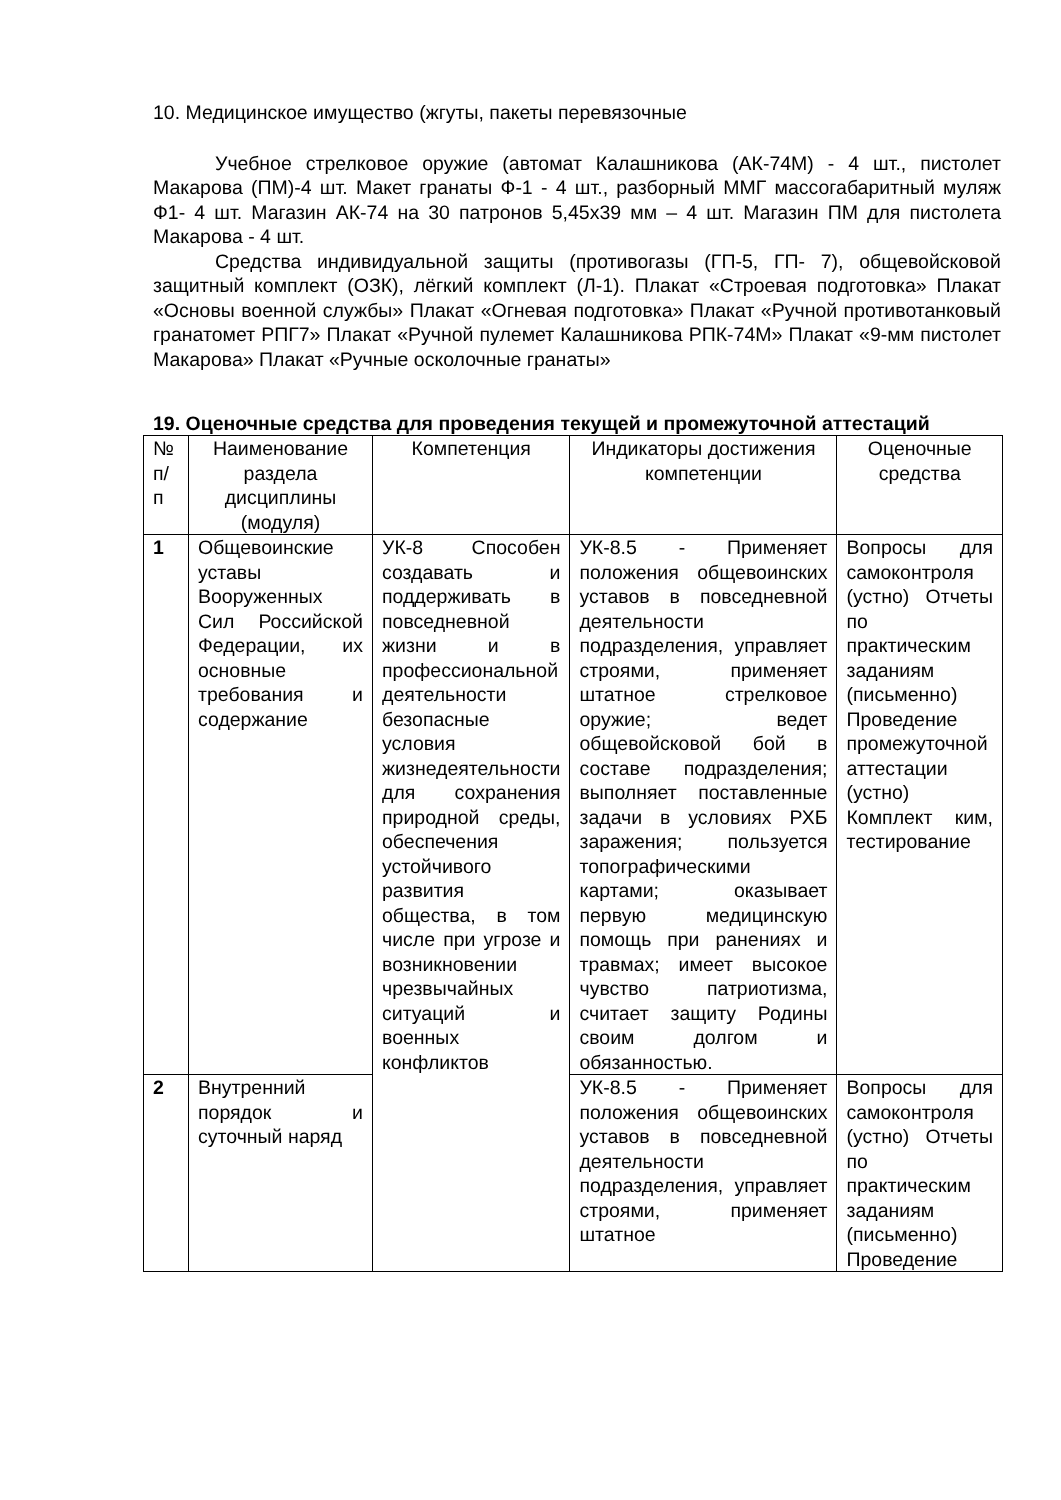10. Медицинское имущество (жгуты, пакеты перевязочные
Учебное стрелковое оружие (автомат Калашникова (АК-74М) - 4 шт., пистолет Макарова (ПМ)-4 шт. Макет гранаты Ф-1 - 4 шт., разборный ММГ массогабаритный муляж Ф1- 4 шт. Магазин АК-74 на 30 патронов 5,45х39 мм – 4 шт. Магазин ПМ для пистолета Макарова - 4 шт.
Средства индивидуальной защиты (противогазы (ГП-5, ГП- 7), общевойсковой защитный комплект (ОЗК), лёгкий комплект (Л-1). Плакат «Строевая подготовка» Плакат «Основы военной службы» Плакат «Огневая подготовка» Плакат «Ручной противотанковый гранатомет РПГ7» Плакат «Ручной пулемет Калашникова РПК-74М» Плакат «9-мм пистолет Макарова» Плакат «Ручные осколочные гранаты»
19. Оценочные средства для проведения текущей и промежуточной аттестаций
| № п/п | Наименование раздела дисциплины (модуля) | Компетенция | Индикаторы достижения компетенции | Оценочные средства |
| --- | --- | --- | --- | --- |
| 1 | Общевоинские уставы Вооруженных Сил Российской Федерации, их основные требования и содержание | УК-8 Способен создавать и поддерживать в повседневной жизни и в профессиональной деятельности безопасные условия жизнедеятельности для сохранения природной среды, обеспечения устойчивого развития общества, в том числе при угрозе и возникновении чрезвычайных ситуаций и военных конфликтов | УК-8.5 - Применяет положения общевоинских уставов в повседневной деятельности подразделения, управляет строями, применяет штатное стрелковое оружие; ведет общевойсковой бой в составе подразделения; выполняет поставленные задачи в условиях РХБ заражения; пользуется топографическими картами; оказывает первую медицинскую помощь при ранениях и травмах; имеет высокое чувство патриотизма, считает защиту Родины своим долгом и обязанностью. | Вопросы для самоконтроля (устно) Отчеты по практическим заданиям (письменно) Проведение промежуточной аттестации (устно) Комплект ким, тестирование |
| 2 | Внутренний порядок и суточный наряд | | УК-8.5 - Применяет положения общевоинских уставов в повседневной деятельности подразделения, управляет строями, применяет штатное | Вопросы для самоконтроля (устно) Отчеты по практическим заданиям (письменно) Проведение |